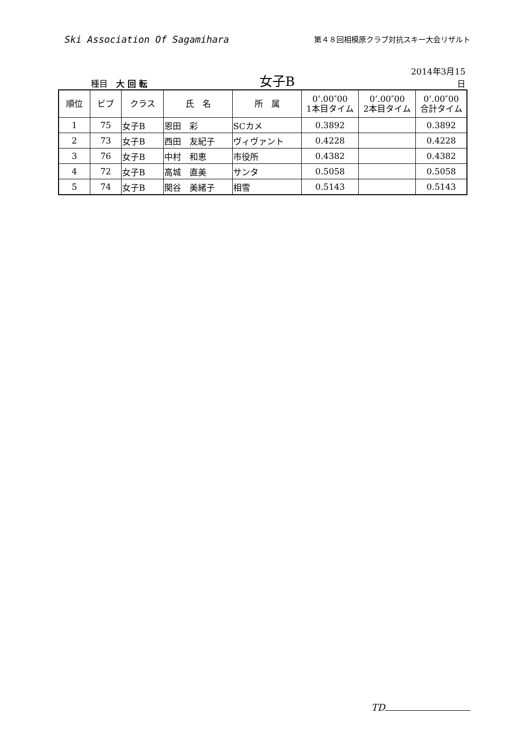Ski Association Of Sagamihara
第４８回相模原クラブ対抗スキー大会リザルト
種目　大 回 転
女子B
2014年3月15日
| 順位 | ビブ | クラス | 氏 名 | 所 属 | 0’.00″00 1本目タイム | 0’.00″00 2本目タイム | 0’.00″00 合計タイム |
| --- | --- | --- | --- | --- | --- | --- | --- |
| 1 | 75 | 女子B | 恩田 彩 | SCカメ | 0.3892 | | 0.3892 |
| 2 | 73 | 女子B | 西田 友紀子 | ヴィヴァント | 0.4228 | | 0.4228 |
| 3 | 76 | 女子B | 中村 和恵 | 市役所 | 0.4382 | | 0.4382 |
| 4 | 72 | 女子B | 高城 直美 | サンタ | 0.5058 | | 0.5058 |
| 5 | 74 | 女子B | 関谷 美緒子 | 相雪 | 0.5143 | | 0.5143 |
TD